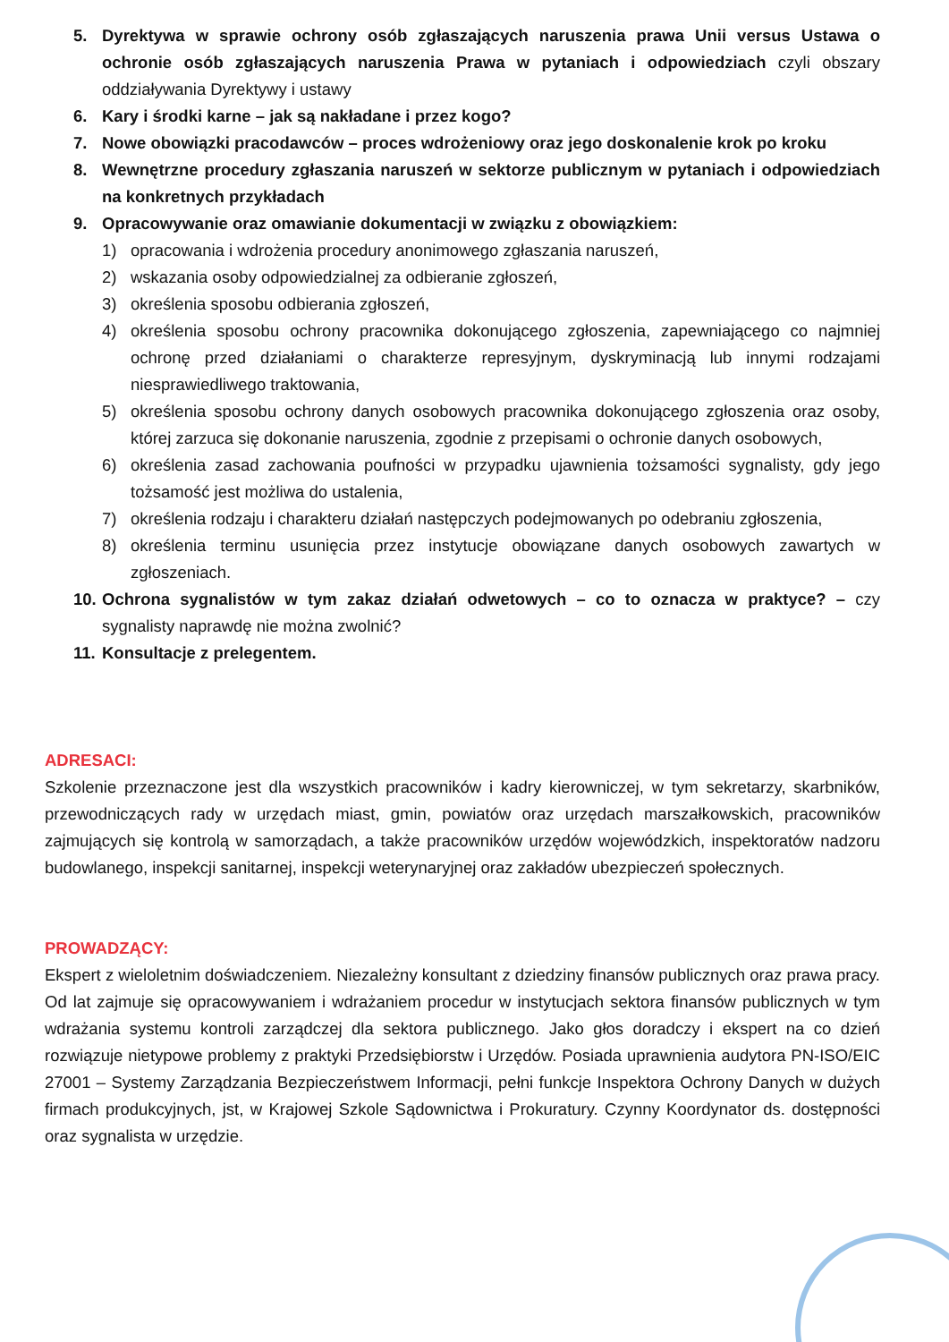5. Dyrektywa w sprawie ochrony osób zgłaszających naruszenia prawa Unii versus Ustawa o ochronie osób zgłaszających naruszenia Prawa w pytaniach i odpowiedziach czyli obszary oddziaływania Dyrektywy i ustawy
6. Kary i środki karne – jak są nakładane i przez kogo?
7. Nowe obowiązki pracodawców – proces wdrożeniowy oraz jego doskonalenie krok po kroku
8. Wewnętrzne procedury zgłaszania naruszeń w sektorze publicznym w pytaniach i odpowiedziach na konkretnych przykładach
9. Opracowywanie oraz omawianie dokumentacji w związku z obowiązkiem:
1) opracowania i wdrożenia procedury anonimowego zgłaszania naruszeń,
2) wskazania osoby odpowiedzialnej za odbieranie zgłoszeń,
3) określenia sposobu odbierania zgłoszeń,
4) określenia sposobu ochrony pracownika dokonującego zgłoszenia, zapewniającego co najmniej ochronę przed działaniami o charakterze represyjnym, dyskryminacją lub innymi rodzajami niesprawiedliwego traktowania,
5) określenia sposobu ochrony danych osobowych pracownika dokonującego zgłoszenia oraz osoby, której zarzuca się dokonanie naruszenia, zgodnie z przepisami o ochronie danych osobowych,
6) określenia zasad zachowania poufności w przypadku ujawnienia tożsamości sygnalisty, gdy jego tożsamość jest możliwa do ustalenia,
7) określenia rodzaju i charakteru działań następczych podejmowanych po odebraniu zgłoszenia,
8) określenia terminu usunięcia przez instytucje obowiązane danych osobowych zawartych w zgłoszeniach.
10. Ochrona sygnalistów w tym zakaz działań odwetowych – co to oznacza w praktyce? – czy sygnalisty naprawdę nie można zwolnić?
11. Konsultacje z prelegentem.
ADRESACI:
Szkolenie przeznaczone jest dla wszystkich pracowników i kadry kierowniczej, w tym sekretarzy, skarbników, przewodniczących rady w urzędach miast, gmin, powiatów oraz urzędach marszałkowskich, pracowników zajmujących się kontrolą w samorządach, a także pracowników urzędów wojewódzkich, inspektoratów nadzoru budowlanego, inspekcji sanitarnej, inspekcji weterynaryjnej oraz zakładów ubezpieczeń społecznych.
PROWADZĄCY:
Ekspert z wieloletnim doświadczeniem. Niezależny konsultant z dziedziny finansów publicznych oraz prawa pracy. Od lat zajmuje się opracowywaniem i wdrażaniem procedur w instytucjach sektora finansów publicznych w tym wdrażania systemu kontroli zarządczej dla sektora publicznego. Jako głos doradczy i ekspert na co dzień rozwiązuje nietypowe problemy z praktyki Przedsiębiorstw i Urzędów. Posiada uprawnienia audytora PN-ISO/EIC 27001 – Systemy Zarządzania Bezpieczeństwem Informacji, pełni funkcje Inspektora Ochrony Danych w dużych firmach produkcyjnych, jst, w Krajowej Szkole Sądownictwa i Prokuratury. Czynny Koordynator ds. dostępności oraz sygnalista w urzędzie.